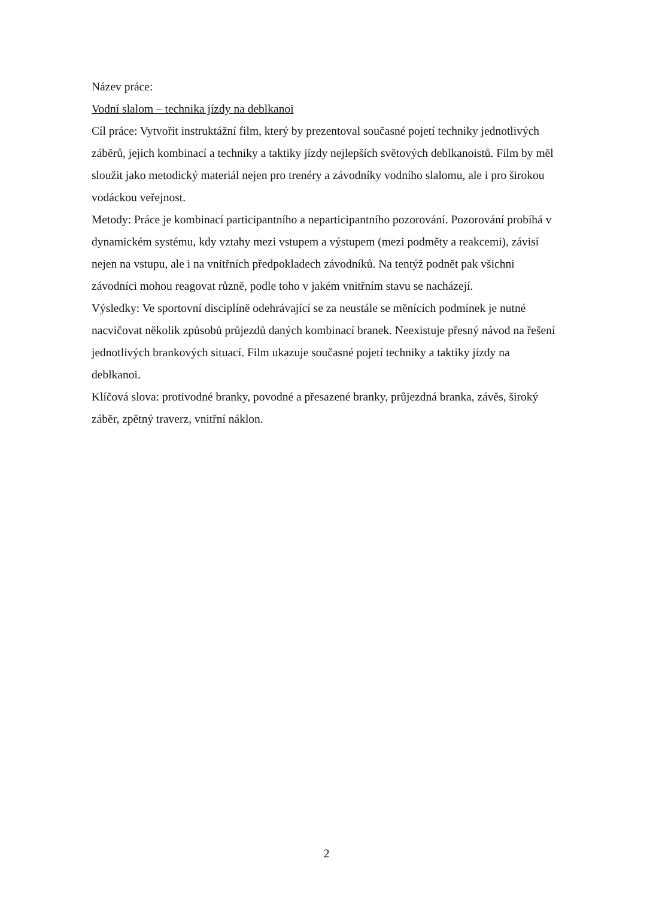Název práce:
Vodní slalom – technika jízdy na deblkanoi
Cíl práce: Vytvořit instruktážní film, který by prezentoval současné pojetí techniky jednotlivých záběrů, jejich kombinací a techniky a taktiky jízdy nejlepších světových deblkanoistů. Film by měl sloužit jako metodický materiál nejen pro trenéry a závodníky vodního slalomu, ale i pro širokou vodáckou veřejnost.
Metody: Práce je kombinací participantního a neparticipantního pozorování. Pozorování probíhá v dynamickém systému, kdy vztahy mezi vstupem a výstupem (mezi podměty a reakcemi), závisí nejen na vstupu, ale i na vnitřních předpokladech závodníků. Na tentýž podnět pak všichni závodníci mohou reagovat různě, podle toho v jakém vnitřním stavu se nacházejí.
Výsledky: Ve sportovní disciplíně odehrávající se za neustále se měnících podmínek je nutné nacvičovat několik způsobů průjezdů daných kombinací branek. Neexistuje přesný návod na řešení jednotlivých brankových situací. Film ukazuje současné pojetí techniky a taktiky jízdy na deblkanoi.
Klíčová slova: protivodné branky, povodné a přesazené branky, průjezdná branka, závěs, široký záběr, zpětný traverz, vnitřní náklon.
2